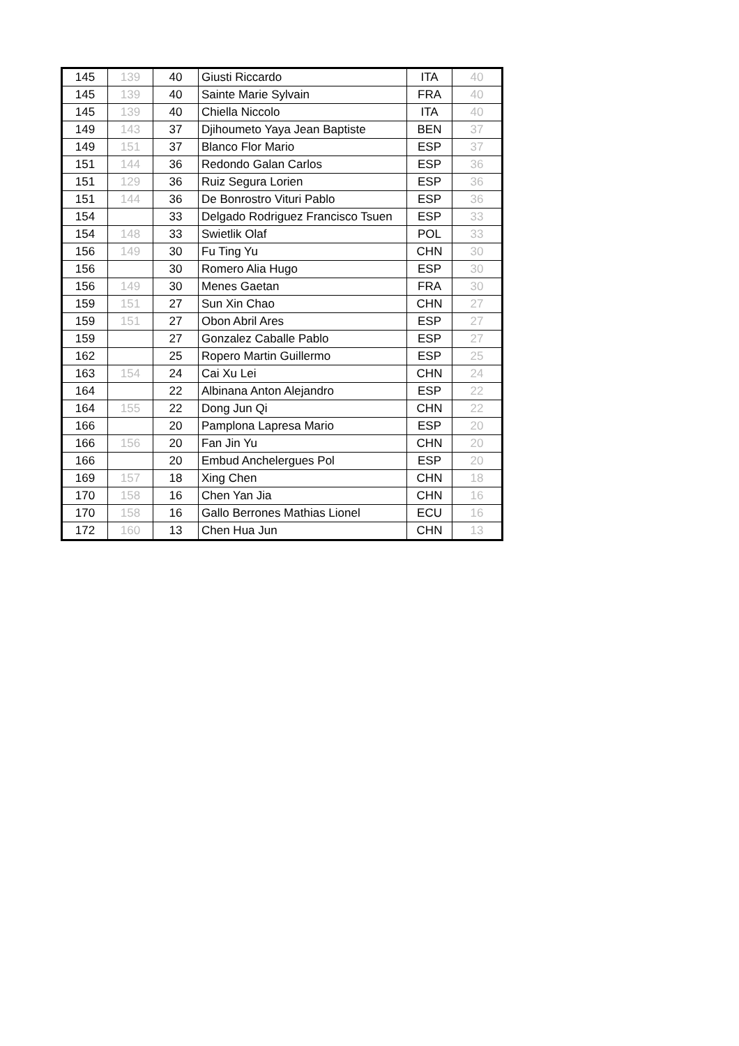| 145 | 139 | 40 | Giusti Riccardo | ITA | 40 |
| 145 | 139 | 40 | Sainte Marie Sylvain | FRA | 40 |
| 145 | 139 | 40 | Chiella Niccolo | ITA | 40 |
| 149 | 143 | 37 | Djihoumeto Yaya Jean Baptiste | BEN | 37 |
| 149 | 151 | 37 | Blanco Flor Mario | ESP | 37 |
| 151 | 144 | 36 | Redondo Galan Carlos | ESP | 36 |
| 151 | 129 | 36 | Ruiz Segura Lorien | ESP | 36 |
| 151 | 144 | 36 | De Bonrostro Vituri Pablo | ESP | 36 |
| 154 | | 33 | Delgado Rodriguez Francisco Tsuen | ESP | 33 |
| 154 | 148 | 33 | Swietlik Olaf | POL | 33 |
| 156 | 149 | 30 | Fu Ting Yu | CHN | 30 |
| 156 | | 30 | Romero Alia Hugo | ESP | 30 |
| 156 | 149 | 30 | Menes Gaetan | FRA | 30 |
| 159 | 151 | 27 | Sun Xin Chao | CHN | 27 |
| 159 | 151 | 27 | Obon Abril Ares | ESP | 27 |
| 159 | | 27 | Gonzalez Caballe Pablo | ESP | 27 |
| 162 | | 25 | Ropero Martin Guillermo | ESP | 25 |
| 163 | 154 | 24 | Cai Xu Lei | CHN | 24 |
| 164 | | 22 | Albinana Anton Alejandro | ESP | 22 |
| 164 | 155 | 22 | Dong Jun Qi | CHN | 22 |
| 166 | | 20 | Pamplona Lapresa Mario | ESP | 20 |
| 166 | 156 | 20 | Fan Jin Yu | CHN | 20 |
| 166 | | 20 | Embud Anchelergues Pol | ESP | 20 |
| 169 | 157 | 18 | Xing Chen | CHN | 18 |
| 170 | 158 | 16 | Chen Yan Jia | CHN | 16 |
| 170 | 158 | 16 | Gallo Berrones Mathias Lionel | ECU | 16 |
| 172 | 160 | 13 | Chen Hua Jun | CHN | 13 |